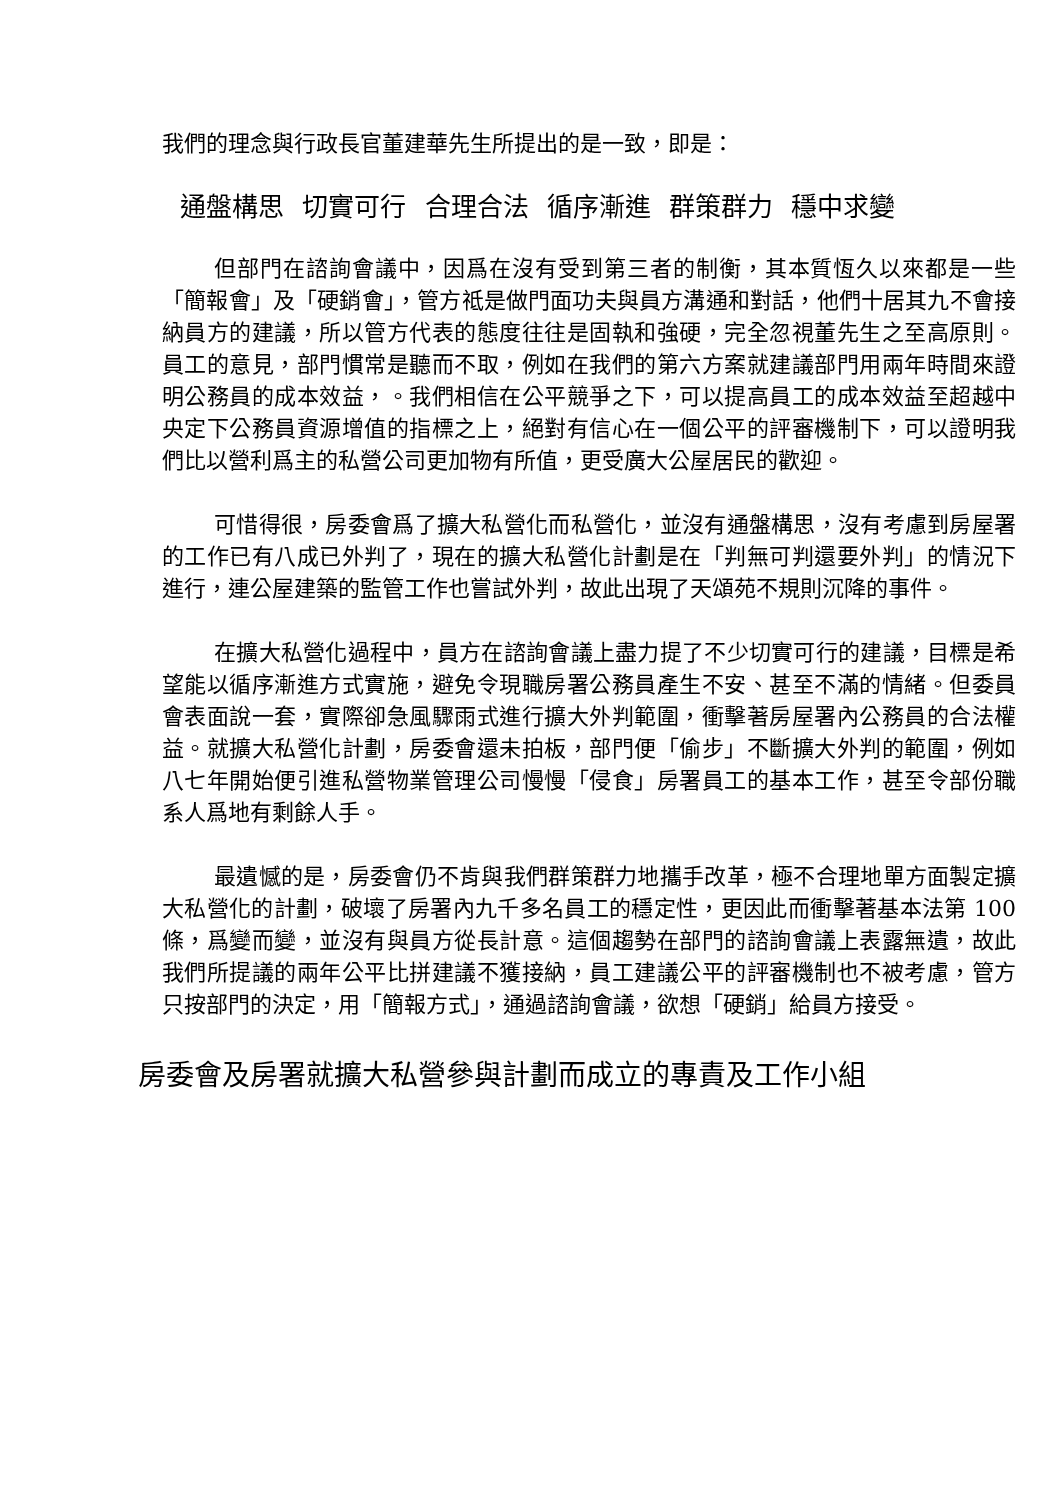我們的理念與行政長官董建華先生所提出的是一致，即是：
通盤構思 切實可行 合理合法 循序漸進 群策群力 穩中求變
但部門在諮詢會議中，因爲在沒有受到第三者的制衡，其本質恆久以來都是一些「簡報會」及「硬銷會」，管方祗是做門面功夫與員方溝通和對話，他們十居其九不會接納員方的建議，所以管方代表的態度往往是固執和強硬，完全忽視董先生之至高原則。員工的意見，部門慣常是聽而不取，例如在我們的第六方案就建議部門用兩年時間來證明公務員的成本效益，。我們相信在公平競爭之下，可以提高員工的成本效益至超越中央定下公務員資源增值的指標之上，絕對有信心在一個公平的評審機制下，可以證明我們比以營利爲主的私營公司更加物有所值，更受廣大公屋居民的歡迎。
可惜得很，房委會爲了擴大私營化而私營化，並沒有通盤構思，沒有考慮到房屋署的工作已有八成已外判了，現在的擴大私營化計劃是在「判無可判還要外判」的情況下進行，連公屋建築的監管工作也嘗試外判，故此出現了天頌苑不規則沉降的事件。
在擴大私營化過程中，員方在諮詢會議上盡力提了不少切實可行的建議，目標是希望能以循序漸進方式實施，避免令現職房署公務員產生不安、甚至不滿的情緒。但委員會表面說一套，實際卻急風驟雨式進行擴大外判範圍，衝擊著房屋署內公務員的合法權益。就擴大私營化計劃，房委會還未拍板，部門便「偷步」不斷擴大外判的範圍，例如八七年開始便引進私營物業管理公司慢慢「侵食」房署員工的基本工作，甚至令部份職系人爲地有剩餘人手。
最遺憾的是，房委會仍不肯與我們群策群力地攜手改革，極不合理地單方面製定擴大私營化的計劃，破壞了房署內九千多名員工的穩定性，更因此而衝擊著基本法第 100 條，爲變而變，並沒有與員方從長計意。這個趨勢在部門的諮詢會議上表露無遺，故此我們所提議的兩年公平比拼建議不獲接納，員工建議公平的評審機制也不被考慮，管方只按部門的決定，用「簡報方式」，通過諮詢會議，欲想「硬銷」給員方接受。
房委會及房署就擴大私營參與計劃而成立的專責及工作小組